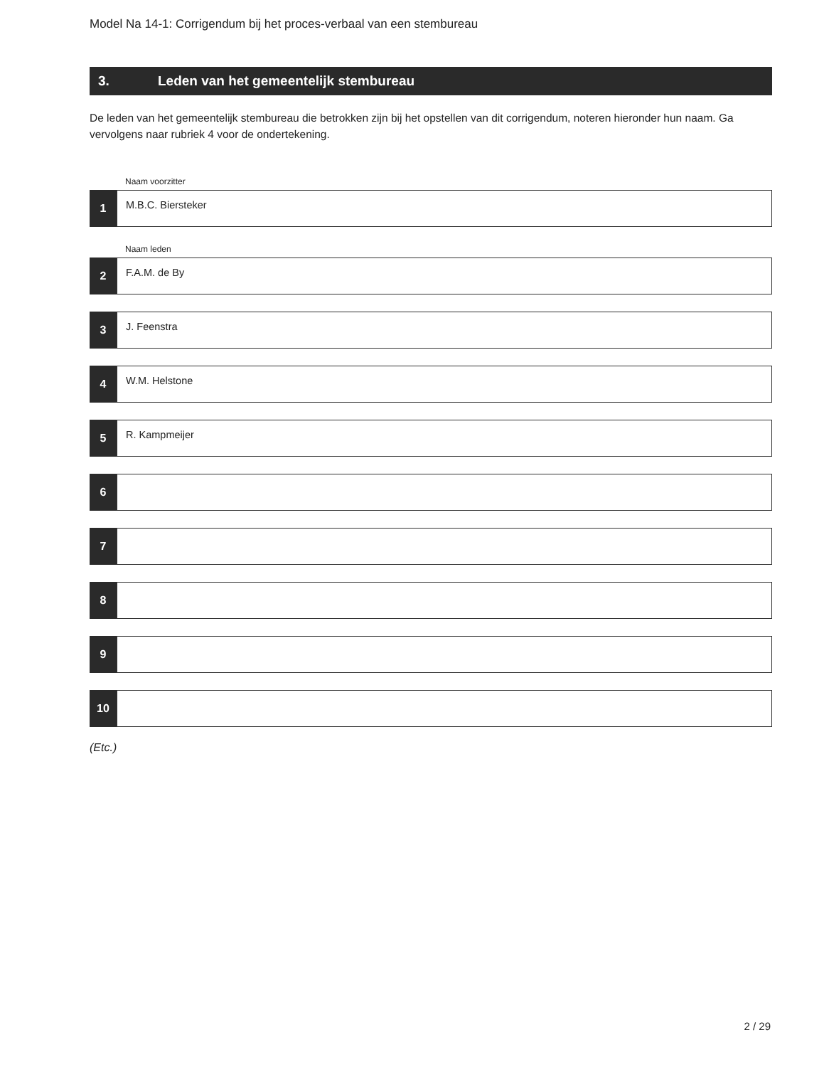Model Na 14-1: Corrigendum bij het proces-verbaal van een stembureau
3. Leden van het gemeentelijk stembureau
De leden van het gemeentelijk stembureau die betrokken zijn bij het opstellen van dit corrigendum, noteren hieronder hun naam. Ga vervolgens naar rubriek 4 voor de ondertekening.
Naam voorzitter
1
M.B.C. Biersteker
Naam leden
2
F.A.M. de By
3
J. Feenstra
4
W.M. Helstone
5
R. Kampmeijer
6
7
8
9
10
(Etc.)
2 / 29